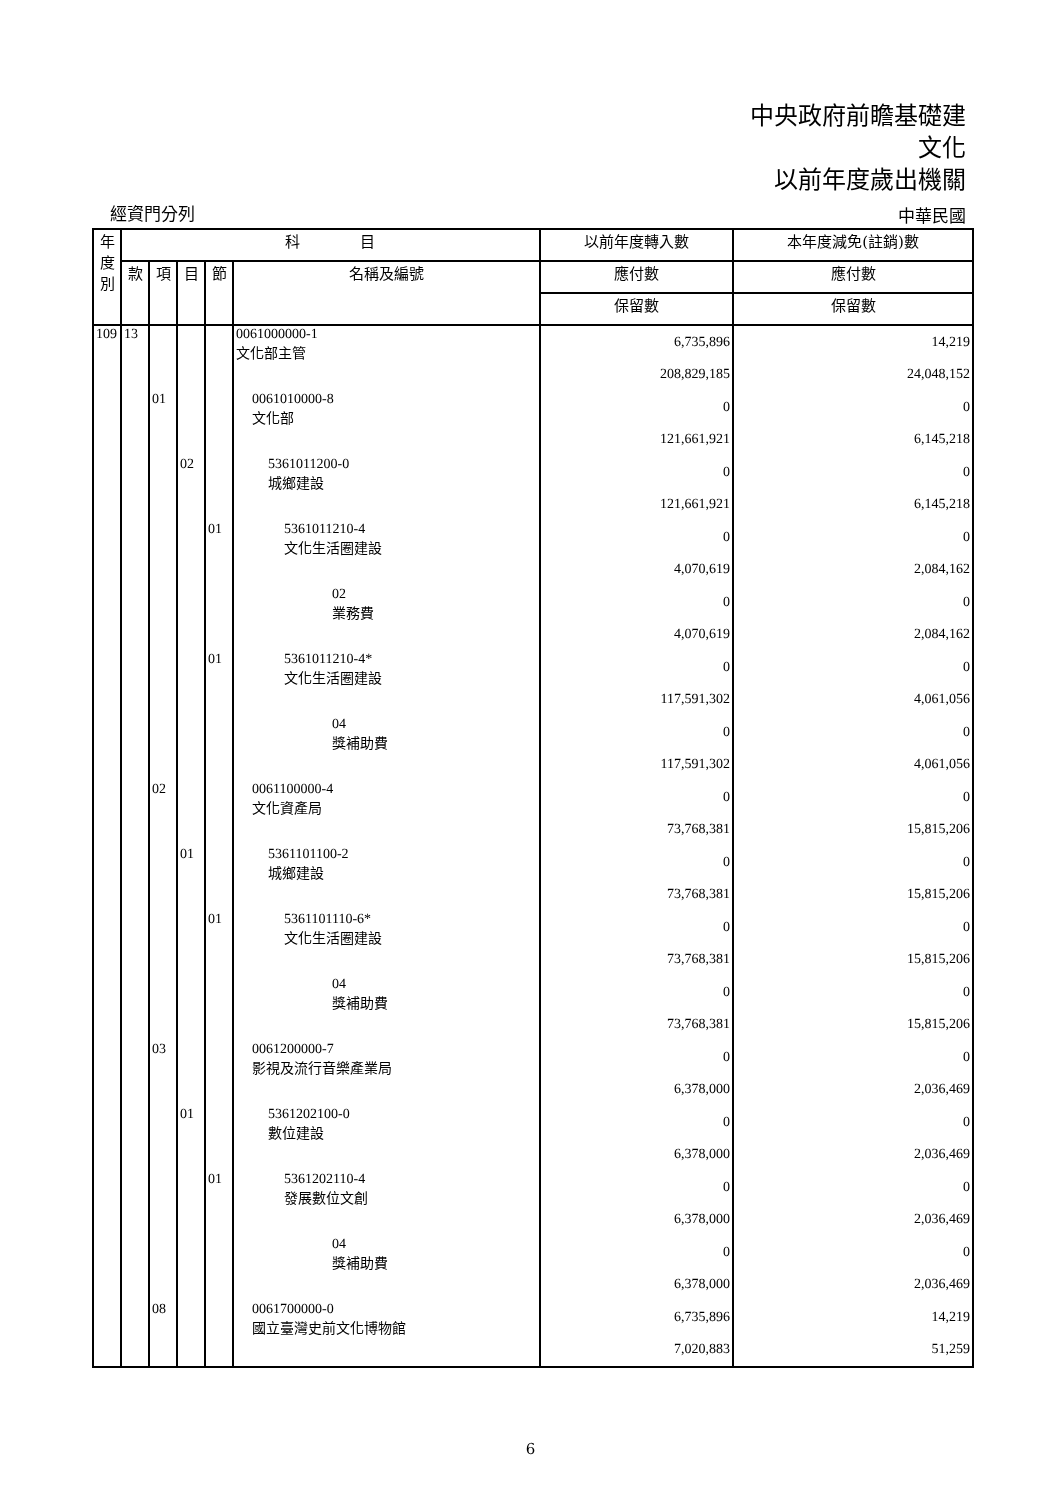中央政府前瞻基礎建
文化
以前年度歲出機關
經資門分列 中華民國
| 年 度 別 | 科 目 | | | | | 以前年度轉入數 | 本年度減免(註銷)數 |
| --- | --- | --- | --- | --- | --- | --- | --- |
| | 款 | 項 | 目 | 節 | 名稱及編號 | 應付數 | 應付數 |
| | | | | | | 保留數 | 保留數 |
| 109 | 13 | | | | 0061000000-1 文化部主管 | 6,735,896 208,829,185 | 14,219 24,048,152 |
| | | 01 | | | 0061010000-8 文化部 | 0 121,661,921 | 0 6,145,218 |
| | | | 02 | | 5361011200-0 城鄉建設 | 0 121,661,921 | 0 6,145,218 |
| | | | | 01 | 5361011210-4 文化生活圈建設 | 0 4,070,619 | 0 2,084,162 |
| | | | | | 02 業務費 | 0 4,070,619 | 0 2,084,162 |
| | | | | 01 | 5361011210-4* 文化生活圈建設 | 0 117,591,302 | 0 4,061,056 |
| | | | | | 04 獎補助費 | 0 117,591,302 | 0 4,061,056 |
| | | 02 | | | 0061100000-4 文化資產局 | 0 73,768,381 | 0 15,815,206 |
| | | | 01 | | 5361101100-2 城鄉建設 | 0 73,768,381 | 0 15,815,206 |
| | | | | 01 | 5361101110-6* 文化生活圈建設 | 0 73,768,381 | 0 15,815,206 |
| | | | | | 04 獎補助費 | 0 73,768,381 | 0 15,815,206 |
| | | 03 | | | 0061200000-7 影視及流行音樂產業局 | 0 6,378,000 | 0 2,036,469 |
| | | | 01 | | 5361202100-0 數位建設 | 0 6,378,000 | 0 2,036,469 |
| | | | | 01 | 5361202110-4 發展數位文創 | 0 6,378,000 | 0 2,036,469 |
| | | | | | 04 獎補助費 | 0 6,378,000 | 0 2,036,469 |
| | | 08 | | | 0061700000-0 國立臺灣史前文化博物館 | 6,735,896 7,020,883 | 14,219 51,259 |
6